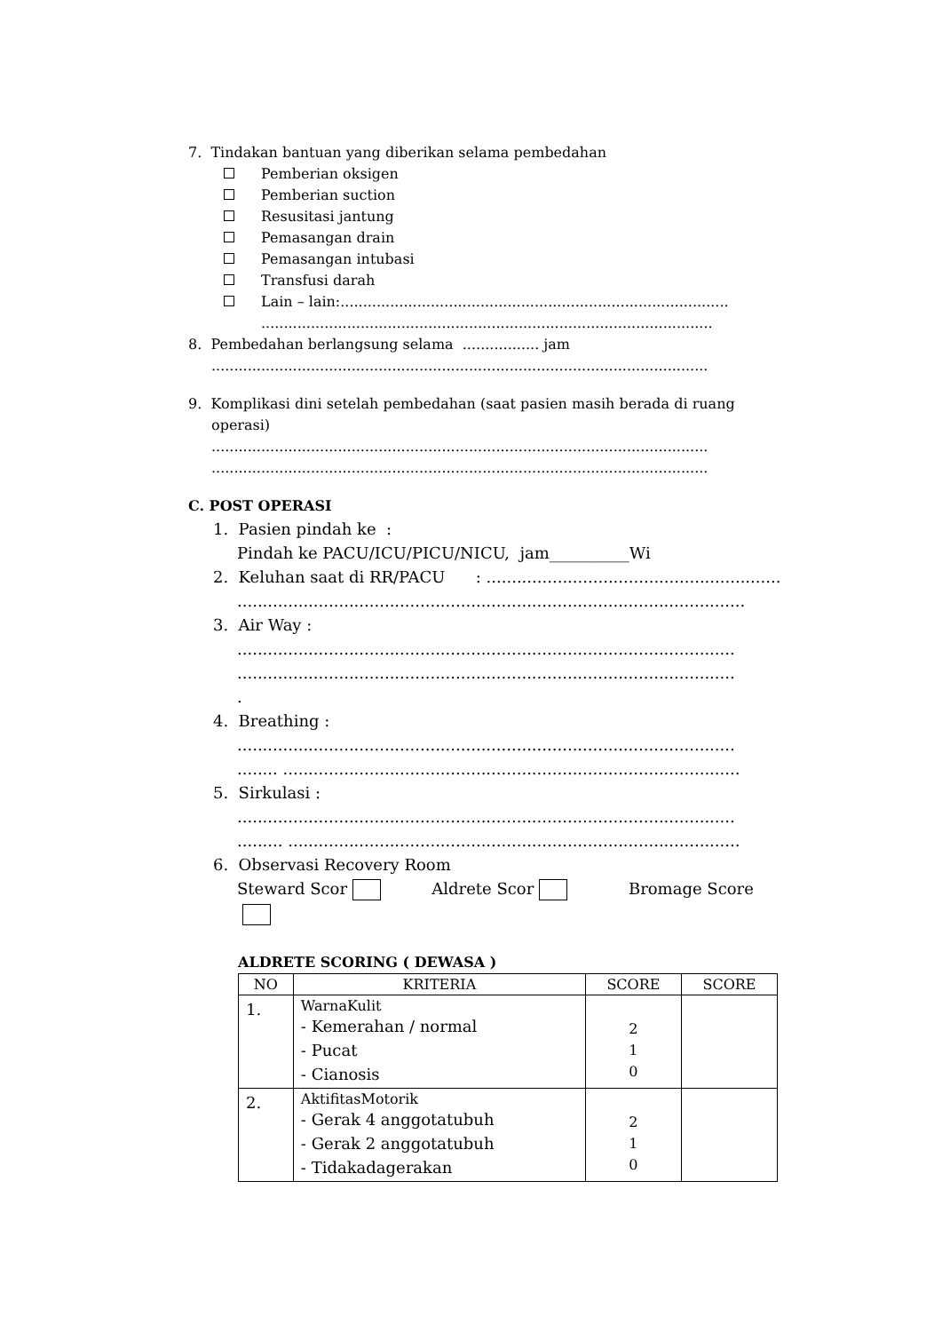7. Tindakan bantuan yang diberikan selama pembedahan
Pemberian oksigen
Pemberian suction
Resusitasi jantung
Pemasangan drain
Pemasangan intubasi
Transfusi darah
Lain – lain:......................................................................................
....................................................................................................
8. Pembedahan berlangsung selama ................. jam
..............................................................................................................
9. Komplikasi dini setelah pembedahan (saat pasien masih berada di ruang
operasi)
..............................................................................................................
..............................................................................................................
C. POST OPERASI
1. Pasien pindah ke :
Pindah ke PACU/ICU/PICU/NICU, jam__________Wi
2. Keluhan saat di RR/PACU : .................................................................
....................................................................................................
3. Air Way :
..................................................................................................
..................................................................................................
.
4. Breathing :
..................................................................................................
........ ..........................................................................................
5. Sirkulasi :
..................................................................................................
......... .........................................................................................
6. Observasi Recovery Room
Steward Scor Aldrete Scor Bromage Score
ALDRETE SCORING ( DEWASA )
| NO | KRITERIA | SCORE | SCORE |
| --- | --- | --- | --- |
| 1. | WarnaKulit - Kemerahan / normal - Pucat - Cianosis | 2 1 0 | |
| 2. | AktifitasMotorik - Gerak 4 anggotatubuh - Gerak 2 anggotatubuh - Tidakadagerakan | 2 1 0 | |